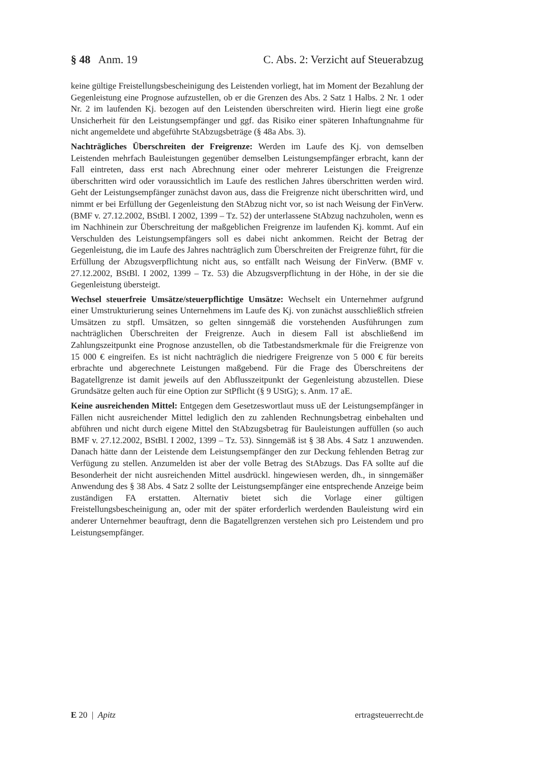§ 48 Anm. 19 C. Abs. 2: Verzicht auf Steuerabzug
keine gültige Freistellungsbescheinigung des Leistenden vorliegt, hat im Moment der Bezahlung der Gegenleistung eine Prognose aufzustellen, ob er die Grenzen des Abs. 2 Satz 1 Halbs. 2 Nr. 1 oder Nr. 2 im laufenden Kj. bezogen auf den Leistenden überschreiten wird. Hierin liegt eine große Unsicherheit für den Leistungsempfänger und ggf. das Risiko einer späteren Inhaftungnahme für nicht angemeldete und abgeführte StAbzugsbeträge (§ 48a Abs. 3).
Nachträgliches Überschreiten der Freigrenze: Werden im Laufe des Kj. von demselben Leistenden mehrfach Bauleistungen gegenüber demselben Leistungsempfänger erbracht, kann der Fall eintreten, dass erst nach Abrechnung einer oder mehrerer Leistungen die Freigrenze überschritten wird oder voraussichtlich im Laufe des restlichen Jahres überschritten werden wird. Geht der Leistungsempfänger zunächst davon aus, dass die Freigrenze nicht überschritten wird, und nimmt er bei Erfüllung der Gegenleistung den StAbzug nicht vor, so ist nach Weisung der FinVerw. (BMF v. 27.12.2002, BStBl. I 2002, 1399 – Tz. 52) der unterlassene StAbzug nachzuholen, wenn es im Nachhinein zur Überschreitung der maßgeblichen Freigrenze im laufenden Kj. kommt. Auf ein Verschulden des Leistungsempfängers soll es dabei nicht ankommen. Reicht der Betrag der Gegenleistung, die im Laufe des Jahres nachträglich zum Überschreiten der Freigrenze führt, für die Erfüllung der Abzugsverpflichtung nicht aus, so entfällt nach Weisung der FinVerw. (BMF v. 27.12.2002, BStBl. I 2002, 1399 – Tz. 53) die Abzugsverpflichtung in der Höhe, in der sie die Gegenleistung übersteigt.
Wechsel steuerfreie Umsätze/steuerpflichtige Umsätze: Wechselt ein Unternehmer aufgrund einer Umstrukturierung seines Unternehmens im Laufe des Kj. von zunächst ausschließlich stfreien Umsätzen zu stpfl. Umsätzen, so gelten sinngemäß die vorstehenden Ausführungen zum nachträglichen Überschreiten der Freigrenze. Auch in diesem Fall ist abschließend im Zahlungszeitpunkt eine Prognose anzustellen, ob die Tatbestandsmerkmale für die Freigrenze von 15 000 € eingreifen. Es ist nicht nachträglich die niedrigere Freigrenze von 5 000 € für bereits erbrachte und abgerechnete Leistungen maßgebend. Für die Frage des Überschreitens der Bagatellgrenze ist damit jeweils auf den Abflusszeitpunkt der Gegenleistung abzustellen. Diese Grundsätze gelten auch für eine Option zur StPflicht (§ 9 UStG); s. Anm. 17 aE.
Keine ausreichenden Mittel: Entgegen dem Gesetzeswortlaut muss uE der Leistungsempfänger in Fällen nicht ausreichender Mittel lediglich den zu zahlenden Rechnungsbetrag einbehalten und abführen und nicht durch eigene Mittel den StAbzugsbetrag für Bauleistungen auffüllen (so auch BMF v. 27.12.2002, BStBl. I 2002, 1399 – Tz. 53). Sinngemäß ist § 38 Abs. 4 Satz 1 anzuwenden. Danach hätte dann der Leistende dem Leistungsempfänger den zur Deckung fehlenden Betrag zur Verfügung zu stellen. Anzumelden ist aber der volle Betrag des StAbzugs. Das FA sollte auf die Besonderheit der nicht ausreichenden Mittel ausdrückl. hingewiesen werden, dh., in sinngemäßer Anwendung des § 38 Abs. 4 Satz 2 sollte der Leistungsempfänger eine entsprechende Anzeige beim zuständigen FA erstatten. Alternativ bietet sich die Vorlage einer gültigen Freistellungsbescheinigung an, oder mit der später erforderlich werdenden Bauleistung wird ein anderer Unternehmer beauftragt, denn die Bagatellgrenzen verstehen sich pro Leistendem und pro Leistungsempfänger.
E 20 | Apitz ertragsteuerrecht.de